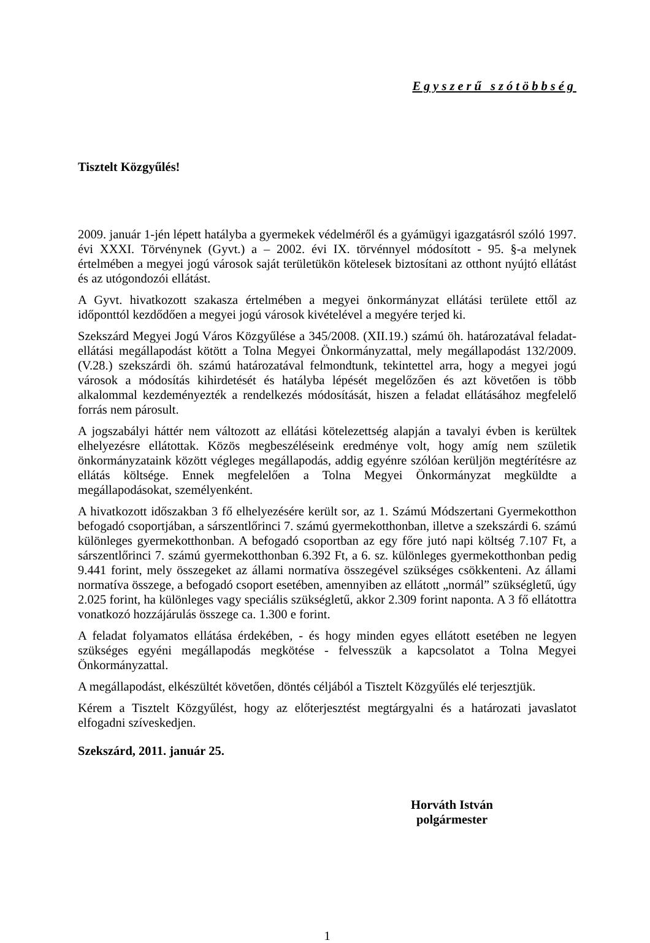Egyszerű szótöbbség
Tisztelt Közgyűlés!
2009. január 1-jén lépett hatályba a gyermekek védelméről és a gyámügyi igazgatásról szóló 1997. évi XXXI. Törvénynek (Gyvt.) a – 2002. évi IX. törvénnyel módosított - 95. §-a melynek értelmében a megyei jogú városok saját területükön kötelesek biztosítani az otthont nyújtó ellátást és az utógondozói ellátást.
A Gyvt. hivatkozott szakasza értelmében a megyei önkormányzat ellátási területe ettől az időponttól kezdődően a megyei jogú városok kivételével a megyére terjed ki.
Szekszárd Megyei Jogú Város Közgyűlése a 345/2008. (XII.19.) számú öh. határozatával feladat-ellátási megállapodást kötött a Tolna Megyei Önkormányzattal, mely megállapodást 132/2009. (V.28.) szekszárdi öh. számú határozatával felmondtunk, tekintettel arra, hogy a megyei jogú városok a módosítás kihirdetését és hatályba lépését megelőzően és azt követően is több alkalommal kezdeményezték a rendelkezés módosítását, hiszen a feladat ellátásához megfelelő forrás nem párosult.
A jogszabályi háttér nem változott az ellátási kötelezettség alapján a tavalyi évben is kerültek elhelyezésre ellátottak. Közös megbeszéléseink eredménye volt, hogy amíg nem születik önkormányzataink között végleges megállapodás, addig egyénre szólóan kerüljön megtérítésre az ellátás költsége. Ennek megfelelően a Tolna Megyei Önkormányzat megküldte a megállapodásokat, személyenként.
A hivatkozott időszakban 3 fő elhelyezésére került sor, az 1. Számú Módszertani Gyermekotthon befogadó csoportjában, a sárszentlőrinci 7. számú gyermekotthonban, illetve a szekszárdi 6. számú különleges gyermekotthonban. A befogadó csoportban az egy főre jutó napi költség 7.107 Ft, a sárszentlőrinci 7. számú gyermekotthonban 6.392 Ft, a 6. sz. különleges gyermekotthonban pedig 9.441 forint, mely összegeket az állami normatíva összegével szükséges csökkenteni. Az állami normatíva összege, a befogadó csoport esetében, amennyiben az ellátott „normál” szükségletű, úgy 2.025 forint, ha különleges vagy speciális szükségletű, akkor 2.309 forint naponta. A 3 fő ellátottra vonatkozó hozzájárulás összege ca. 1.300 e forint.
A feladat folyamatos ellátása érdekében, - és hogy minden egyes ellátott esetében ne legyen szükséges egyéni megállapodás megkötése - felvesszük a kapcsolatot a Tolna Megyei Önkormányzattal.
A megállapodást, elkészültét követően, döntés céljából a Tisztelt Közgyűlés elé terjesztjük.
Kérem a Tisztelt Közgyűlést, hogy az előterjesztést megtárgyalni és a határozati javaslatot elfogadni szíveskedjen.
Szekszárd, 2011. január 25.
Horváth István
polgármester
1